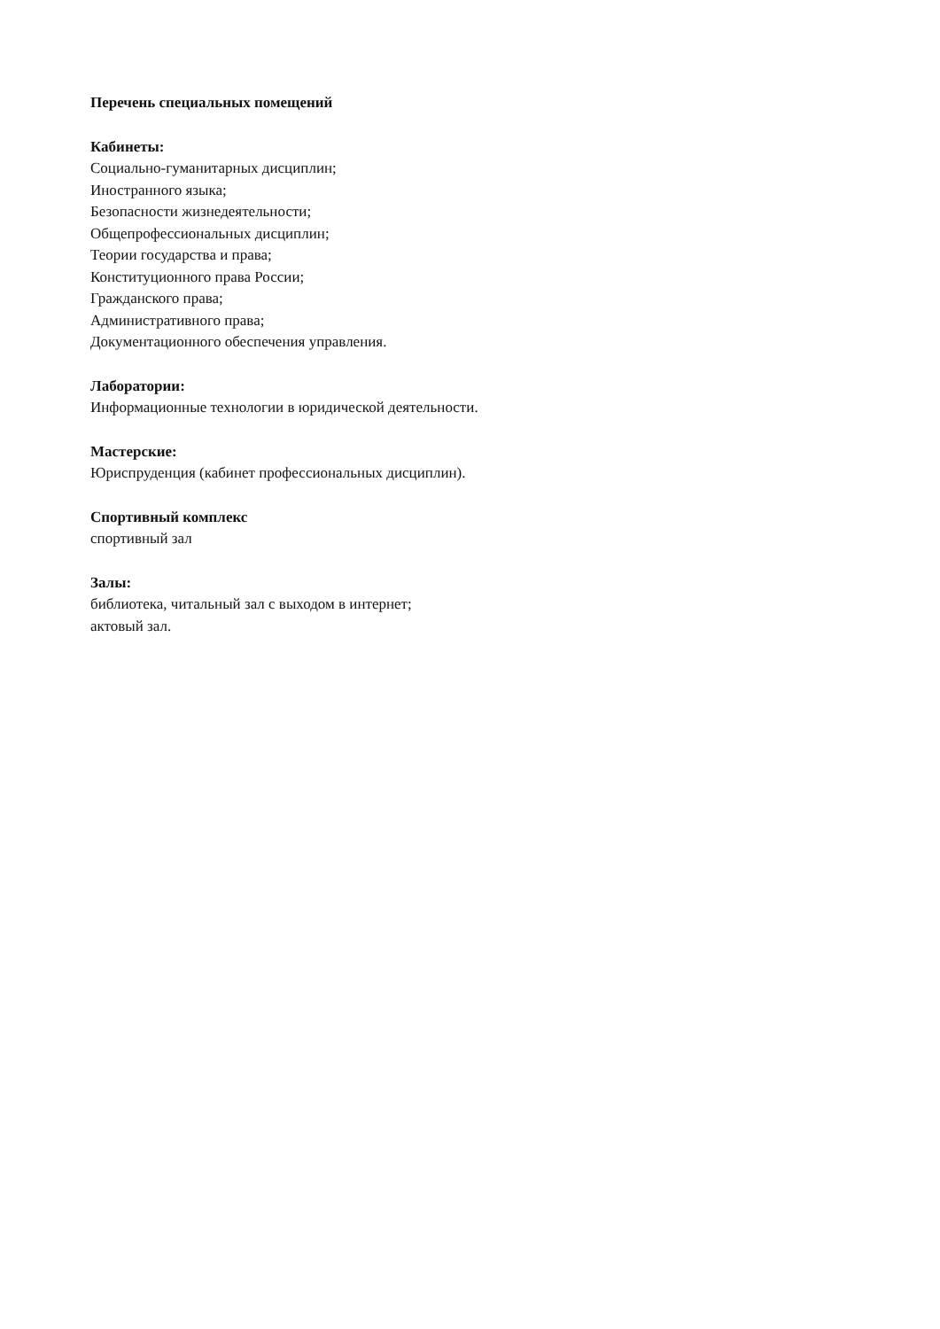Перечень специальных помещений
Кабинеты:
Социально-гуманитарных дисциплин;
Иностранного языка;
Безопасности жизнедеятельности;
Общепрофессиональных дисциплин;
Теории государства и права;
Конституционного права России;
Гражданского права;
Административного права;
Документационного обеспечения управления.
Лаборатории:
Информационные технологии в юридической деятельности.
Мастерские:
Юриспруденция (кабинет профессиональных дисциплин).
Спортивный комплекс
спортивный зал
Залы:
библиотека, читальный зал с выходом в интернет;
актовый зал.